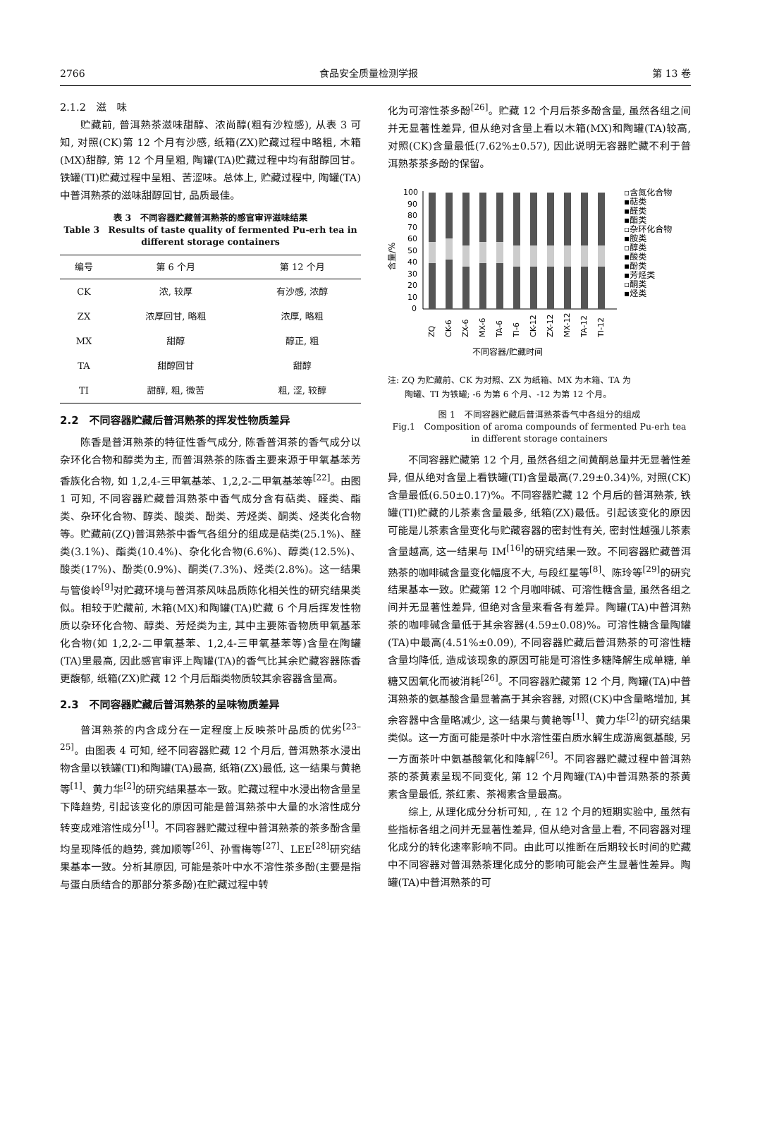2766 食品安全质量检测学报 第 13 卷
2.1.2　滋　味
贮藏前, 普洱熟茶滋味甜醇、浓尚醇(粗有沙粒感), 从表 3 可知, 对照(CK)第 12 个月有沙感, 纸箱(ZX)贮藏过程中略粗, 木箱(MX)甜醇, 第 12 个月呈粗, 陶罐(TA)贮藏过程中均有甜醇回甘。铁罐(TI)贮藏过程中呈粗、苦涩味。总体上, 贮藏过程中, 陶罐(TA)中普洱熟茶的滋味甜醇回甘, 品质最佳。
表 3　不同容器贮藏普洱熟茶的感官审评滋味结果
Table 3　Results of taste quality of fermented Pu-erh tea in different storage containers
| 编号 | 第 6 个月 | 第 12 个月 |
| --- | --- | --- |
| CK | 浓, 较厚 | 有沙感, 浓醇 |
| ZX | 浓厚回甘, 略粗 | 浓厚, 略粗 |
| MX | 甜醇 | 醇正, 粗 |
| TA | 甜醇回甘 | 甜醇 |
| TI | 甜醇, 粗, 微苦 | 粗, 涩, 较醇 |
2.2　不同容器贮藏后普洱熟茶的挥发性物质差异
陈香是普洱熟茶的特征性香气成分, 陈香普洱茶的香气成分以杂环化合物和醇类为主, 而普洱熟茶的陈香主要来源于甲氧基苯芳香族化合物, 如 1,2,4-三甲氧基苯、1,2,2-二甲氧基苯等<sup>[22]</sup>。由图 1 可知, 不同容器贮藏普洱熟茶中香气成分含有萜类、醛类、酯类、杂环化合物、醇类、酸类、酚类、芳烃类、酮类、烃类化合物等。贮藏前(ZQ)普洱熟茶中香气各组分的组成是萜类(25.1%)、醛类(3.1%)、酯类(10.4%)、杂化化合物(6.6%)、醇类(12.5%)、酸类(17%)、酚类(0.9%)、酮类(7.3%)、烃类(2.8%)。这一结果与管俊岭<sup>[9]</sup>对贮藏环境与普洱茶风味品质陈化相关性的研究结果类似。相较于贮藏前, 木箱(MX)和陶罐(TA)贮藏 6 个月后挥发性物质以杂环化合物、醇类、芳烃类为主, 其中主要陈香物质甲氧基苯化合物(如 1,2,2-二甲氧基苯、1,2,4-三甲氧基苯等)含量在陶罐(TA)里最高, 因此感官审评上陶罐(TA)的香气比其余贮藏容器陈香更馥郁, 纸箱(ZX)贮藏 12 个月后酯类物质较其余容器含量高。
2.3　不同容器贮藏后普洱熟茶的呈味物质差异
普洱熟茶的内含成分在一定程度上反映茶叶品质的优劣<sup>[23–25]</sup>。由图表 4 可知, 经不同容器贮藏 12 个月后, 普洱熟茶水浸出物含量以铁罐(TI)和陶罐(TA)最高, 纸箱(ZX)最低, 这一结果与黄艳等<sup>[1]</sup>、黄力华<sup>[2]</sup>的研究结果基本一致。贮藏过程中水浸出物含量呈下降趋势, 引起该变化的原因可能是普洱熟茶中大量的水溶性成分转变成难溶性成分<sup>[1]</sup>。不同容器贮藏过程中普洱熟茶的茶多酚含量均呈现降低的趋势, 龚加顺等<sup>[26]</sup>、孙雪梅等<sup>[27]</sup>、LEE<sup>[28]</sup>研究结果基本一致。分析其原因, 可能是茶叶中水不溶性茶多酚(主要是指与蛋白质结合的那部分茶多酚)在贮藏过程中转
化为可溶性茶多酚<sup>[26]</sup>。贮藏 12 个月后茶多酚含量, 虽然各组之间并无显著性差异, 但从绝对含量上看以木箱(MX)和陶罐(TA)较高, 对照(CK)含量最低(7.62%±0.57), 因此说明无容器贮藏不利于普洱熟茶茶多酚的保留。
含量/%
100
90
80
70
60
50
40
30
20
10
0
ZQ
CK-6
ZX-6
MX-6
TA-6
TI-6
CK-12
ZX-12
MX-12
TA-12
TI-12
不同容器/贮藏时间
▫含氮化合物
▪萜类
▪醛类
▪酯类
▫杂环化合物
▪胺类
▫醇类
▪酸类
▪酚类
▪芳烃类
▫酮类
▪烃类
注: ZQ 为贮藏前、CK 为对照、ZX 为纸箱、MX 为木箱、TA 为
　　陶罐、TI 为铁罐; -6 为第 6 个月、-12 为第 12 个月。
图 1　不同容器贮藏后普洱熟茶香气中各组分的组成
Fig.1　Composition of aroma compounds of fermented Pu-erh tea in different storage containers
不同容器贮藏第 12 个月, 虽然各组之间黄酮总量并无显著性差异, 但从绝对含量上看铁罐(TI)含量最高(7.29±0.34)%, 对照(CK)含量最低(6.50±0.17)%。不同容器贮藏 12 个月后的普洱熟茶, 铁罐(TI)贮藏的儿茶素含量最多, 纸箱(ZX)最低。引起该变化的原因可能是儿茶素含量变化与贮藏容器的密封性有关, 密封性越强儿茶素含量越高, 这一结果与 IM<sup>[16]</sup>的研究结果一致。不同容器贮藏普洱熟茶的咖啡碱含量变化幅度不大, 与段红星等<sup>[8]</sup>、陈玲等<sup>[29]</sup>的研究结果基本一致。贮藏第 12 个月咖啡碱、可溶性糖含量, 虽然各组之间并无显著性差异, 但绝对含量来看各有差异。陶罐(TA)中普洱熟茶的咖啡碱含量低于其余容器(4.59±0.08)%。可溶性糖含量陶罐(TA)中最高(4.51%±0.09), 不同容器贮藏后普洱熟茶的可溶性糖含量均降低, 造成该现象的原因可能是可溶性多糖降解生成单糖, 单糖又因氧化而被消耗<sup>[26]</sup>。不同容器贮藏第 12 个月, 陶罐(TA)中普洱熟茶的氨基酸含量显著高于其余容器, 对照(CK)中含量略增加, 其余容器中含量略减少, 这一结果与黄艳等<sup>[1]</sup>、黄力华<sup>[2]</sup>的研究结果类似。这一方面可能是茶叶中水溶性蛋白质水解生成游离氨基酸, 另一方面茶叶中氨基酸氧化和降解<sup>[26]</sup>。不同容器贮藏过程中普洱熟茶的茶黄素呈现不同变化, 第 12 个月陶罐(TA)中普洱熟茶的茶黄素含量最低, 茶红素、茶褐素含量最高。
综上, 从理化成分分析可知, , 在 12 个月的短期实验中, 虽然有些指标各组之间并无显著性差异, 但从绝对含量上看, 不同容器对理化成分的转化速率影响不同。由此可以推断在后期较长时间的贮藏中不同容器对普洱熟茶理化成分的影响可能会产生显著性差异。陶罐(TA)中普洱熟茶的可